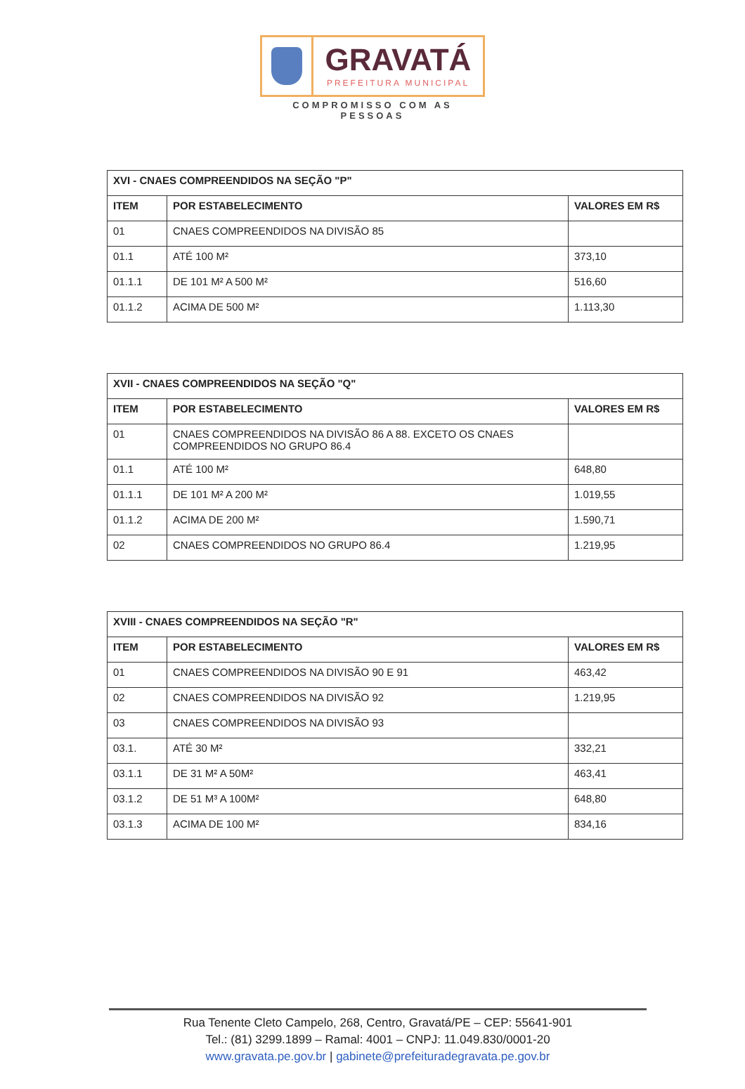GRAVATÁ
PREFEITURA MUNICIPAL
COMPROMISSO COM AS PESSOAS
| XVI - CNAES COMPREENDIDOS NA SEÇÃO "P" | | |
| --- | --- | --- |
| ITEM | POR ESTABELECIMENTO | VALORES EM R$ |
| 01 | CNAES COMPREENDIDOS NA DIVISÃO 85 | |
| 01.1 | ATÉ 100 M² | 373,10 |
| 01.1.1 | DE 101 M² A 500 M² | 516,60 |
| 01.1.2 | ACIMA DE 500 M² | 1.113,30 |
| XVII - CNAES COMPREENDIDOS NA SEÇÃO "Q" | | |
| --- | --- | --- |
| ITEM | POR ESTABELECIMENTO | VALORES EM R$ |
| 01 | CNAES COMPREENDIDOS NA DIVISÃO 86 A 88. EXCETO OS CNAES COMPREENDIDOS NO GRUPO 86.4 | |
| 01.1 | ATÉ 100 M² | 648,80 |
| 01.1.1 | DE 101 M² A 200 M² | 1.019,55 |
| 01.1.2 | ACIMA DE 200 M² | 1.590,71 |
| 02 | CNAES COMPREENDIDOS NO GRUPO 86.4 | 1.219,95 |
| XVIII - CNAES COMPREENDIDOS NA SEÇÃO "R" | | |
| --- | --- | --- |
| ITEM | POR ESTABELECIMENTO | VALORES EM R$ |
| 01 | CNAES COMPREENDIDOS NA DIVISÃO 90 E 91 | 463,42 |
| 02 | CNAES COMPREENDIDOS NA DIVISÃO 92 | 1.219,95 |
| 03 | CNAES COMPREENDIDOS NA DIVISÃO 93 | |
| 03.1. | ATÉ 30 M² | 332,21 |
| 03.1.1 | DE 31 M² A 50M² | 463,41 |
| 03.1.2 | DE 51 M³ A 100M² | 648,80 |
| 03.1.3 | ACIMA DE 100 M² | 834,16 |
Rua Tenente Cleto Campelo, 268, Centro, Gravatá/PE – CEP: 55641-901
Tel.: (81) 3299.1899 – Ramal: 4001 – CNPJ: 11.049.830/0001-20
www.gravata.pe.gov.br | gabinete@prefeituradegravata.pe.gov.br